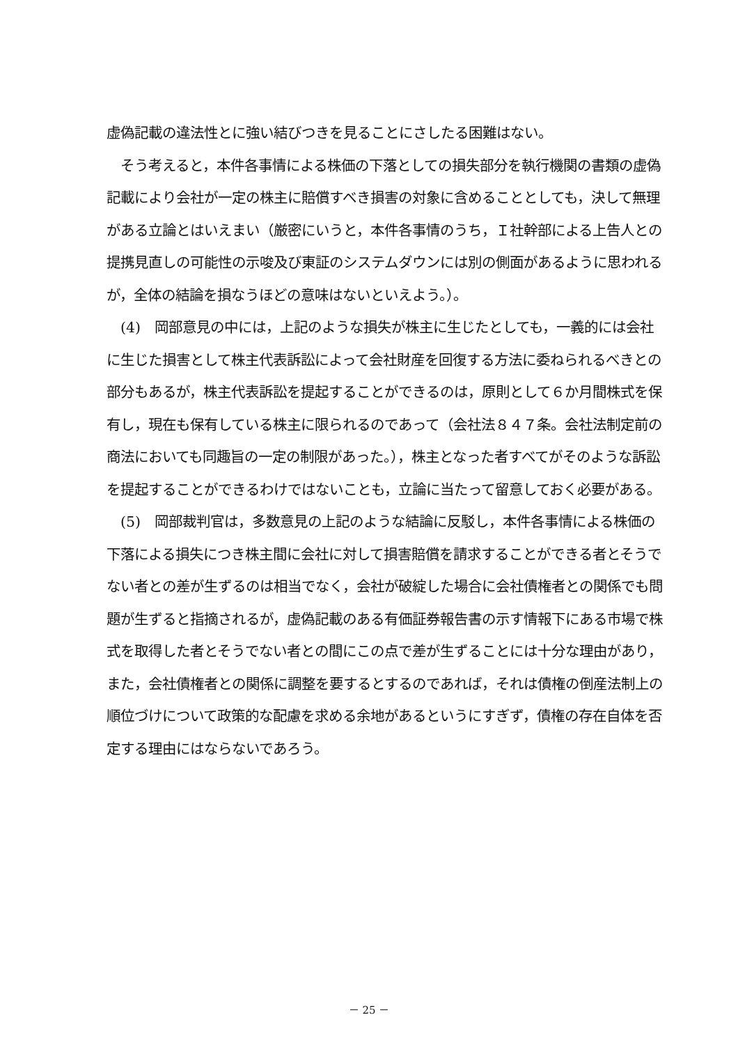虚偽記載の違法性とに強い結びつきを見ることにさしたる困難はない。
　そう考えると，本件各事情による株価の下落としての損失部分を執行機関の書類の虚偽記載により会社が一定の株主に賠償すべき損害の対象に含めることとしても，決して無理がある立論とはいえまい（厳密にいうと，本件各事情のうち，Ｉ社幹部による上告人との提携見直しの可能性の示唆及び東証のシステムダウンには別の側面があるように思われるが，全体の結論を損なうほどの意味はないといえよう。）。
　(4)　岡部意見の中には，上記のような損失が株主に生じたとしても，一義的には会社に生じた損害として株主代表訴訟によって会社財産を回復する方法に委ねられるべきとの部分もあるが，株主代表訴訟を提起することができるのは，原則として６か月間株式を保有し，現在も保有している株主に限られるのであって（会社法８４７条。会社法制定前の商法においても同趣旨の一定の制限があった。），株主となった者すべてがそのような訴訟を提起することができるわけではないことも，立論に当たって留意しておく必要がある。
　(5)　岡部裁判官は，多数意見の上記のような結論に反駁し，本件各事情による株価の下落による損失につき株主間に会社に対して損害賠償を請求することができる者とそうでない者との差が生ずるのは相当でなく，会社が破綻した場合に会社債権者との関係でも問題が生ずると指摘されるが，虚偽記載のある有価証券報告書の示す情報下にある市場で株式を取得した者とそうでない者との間にこの点で差が生ずることには十分な理由があり，また，会社債権者との関係に調整を要するとするのであれば，それは債権の倒産法制上の順位づけについて政策的な配慮を求める余地があるというにすぎず，債権の存在自体を否定する理由にはならないであろう。
－ 25 －